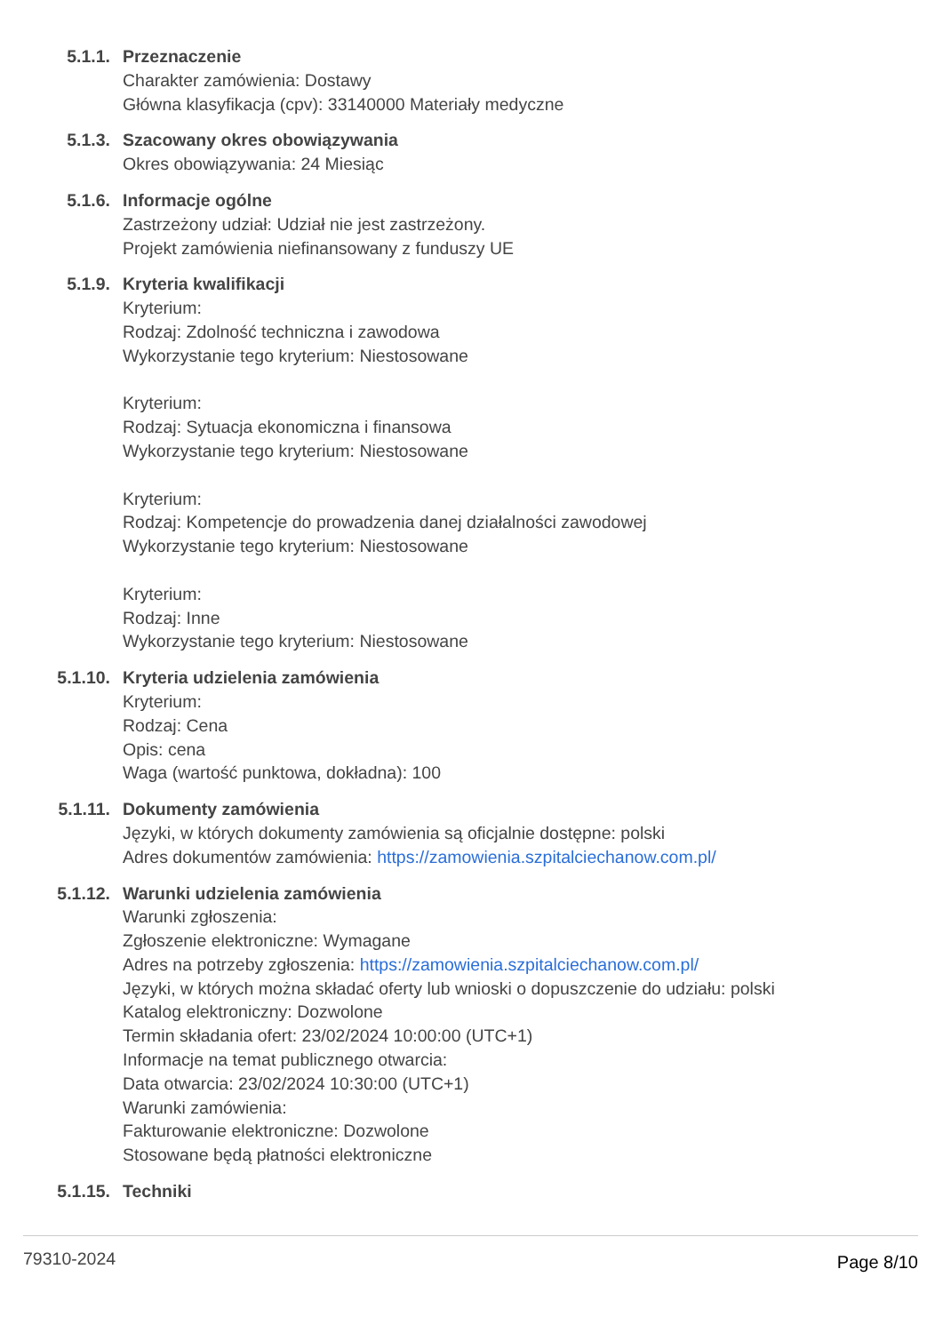5.1.1. Przeznaczenie
Charakter zamówienia: Dostawy
Główna klasyfikacja (cpv): 33140000 Materiały medyczne
5.1.3. Szacowany okres obowiązywania
Okres obowiązywania: 24 Miesiąc
5.1.6. Informacje ogólne
Zastrzeżony udział: Udział nie jest zastrzeżony.
Projekt zamówienia niefinansowany z funduszy UE
5.1.9. Kryteria kwalifikacji
Kryterium:
Rodzaj: Zdolność techniczna i zawodowa
Wykorzystanie tego kryterium: Niestosowane
Kryterium:
Rodzaj: Sytuacja ekonomiczna i finansowa
Wykorzystanie tego kryterium: Niestosowane
Kryterium:
Rodzaj: Kompetencje do prowadzenia danej działalności zawodowej
Wykorzystanie tego kryterium: Niestosowane
Kryterium:
Rodzaj: Inne
Wykorzystanie tego kryterium: Niestosowane
5.1.10. Kryteria udzielenia zamówienia
Kryterium:
Rodzaj: Cena
Opis: cena
Waga (wartość punktowa, dokładna): 100
5.1.11. Dokumenty zamówienia
Języki, w których dokumenty zamówienia są oficjalnie dostępne: polski
Adres dokumentów zamówienia: https://zamowienia.szpitalciechanow.com.pl/
5.1.12. Warunki udzielenia zamówienia
Warunki zgłoszenia:
Zgłoszenie elektroniczne: Wymagane
Adres na potrzeby zgłoszenia: https://zamowienia.szpitalciechanow.com.pl/
Języki, w których można składać oferty lub wnioski o dopuszczenie do udziału: polski
Katalog elektroniczny: Dozwolone
Termin składania ofert: 23/02/2024 10:00:00 (UTC+1)
Informacje na temat publicznego otwarcia:
Data otwarcia: 23/02/2024 10:30:00 (UTC+1)
Warunki zamówienia:
Fakturowanie elektroniczne: Dozwolone
Stosowane będą płatności elektroniczne
5.1.15. Techniki
79310-2024 Page 8/10